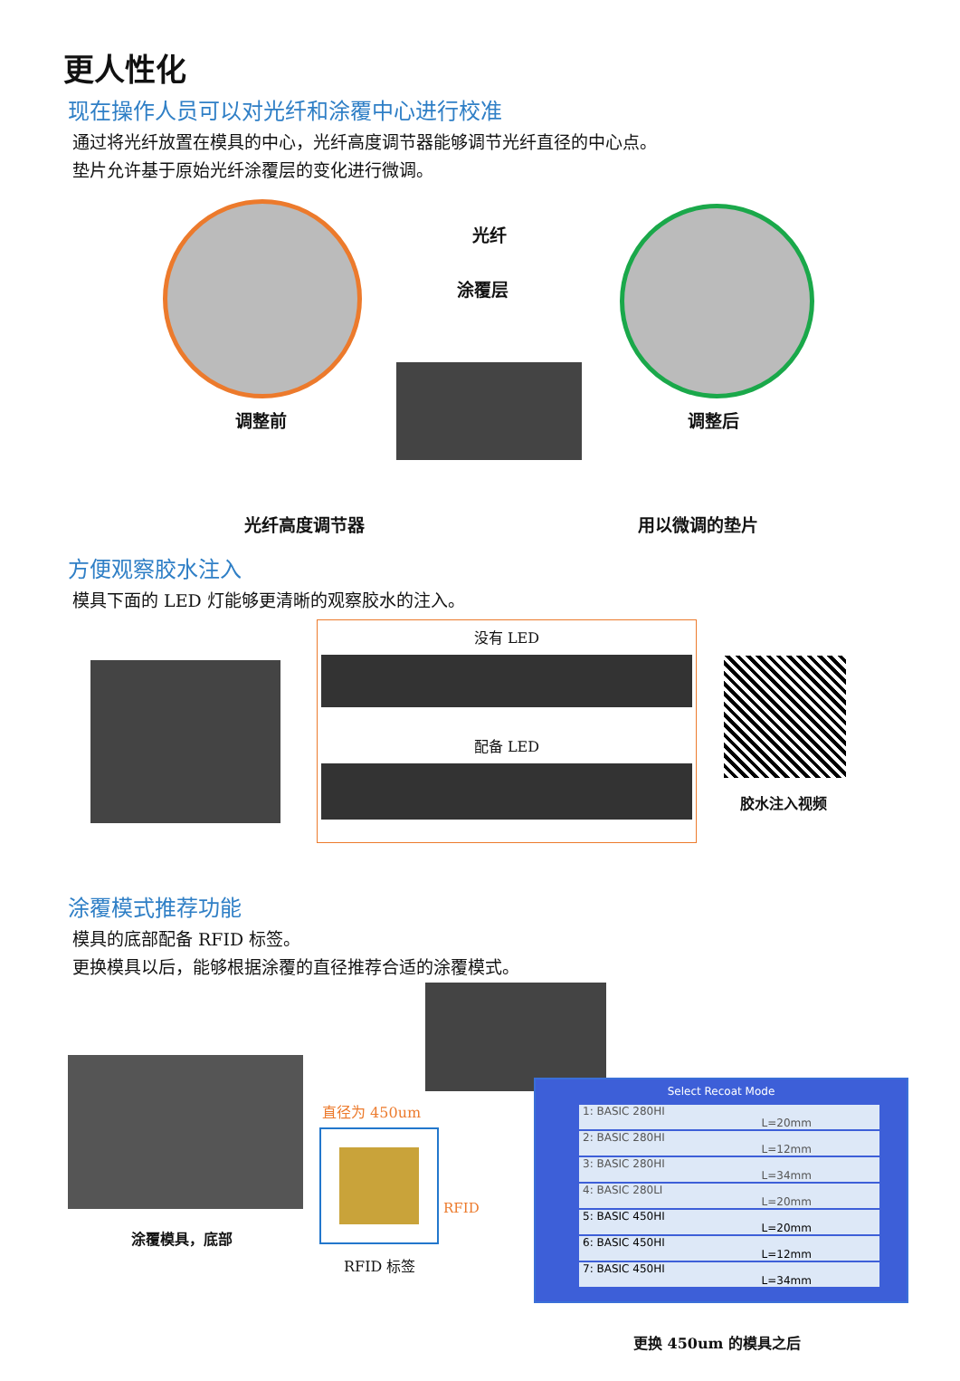更人性化
现在操作人员可以对光纤和涂覆中心进行校准
通过将光纤放置在模具的中心，光纤高度调节器能够调节光纤直径的中心点。
垫片允许基于原始光纤涂覆层的变化进行微调。
光纤
涂覆层
调整前 调整后
光纤高度调节器 用以微调的垫片
方便观察胶水注入
模具下面的 LED 灯能够更清晰的观察胶水的注入。
没有 LED
配备 LED
胶水注入视频
涂覆模式推荐功能
模具的底部配备 RFID 标签。
更换模具以后，能够根据涂覆的直径推荐合适的涂覆模式。
涂覆模具，底部
直径为 450um
RFID
RFID 标签
Select Recoat Mode
1: BASIC 280HI
L=20mm
2: BASIC 280HI
L=12mm
3: BASIC 280HI
L=34mm
4: BASIC 280LI
L=20mm
5: BASIC 450HI
L=20mm
6: BASIC 450HI
L=12mm
7: BASIC 450HI
L=34mm
更换 450um 的模具之后